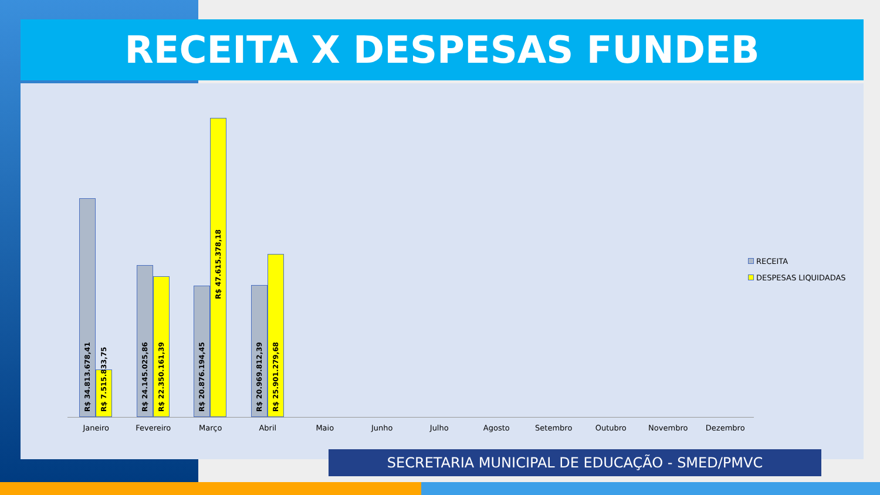RECEITA X DESPESAS FUNDEB
R$ 34.813.678,41
R$ 7.515.833,75
R$ 24.145.025,86
R$ 22.350.161,39
R$ 20.876.194,45
R$ 47.615.378,18
R$ 20.969.812,39
R$ 25.901.279,68
Janeiro Fevereiro Março Abril Maio Junho Julho Agosto Setembro Outubro Novembro Dezembro
RECEITA
DESPESAS LIQUIDADAS
SECRETARIA MUNICIPAL DE EDUCAÇÃO - SMED/PMVC